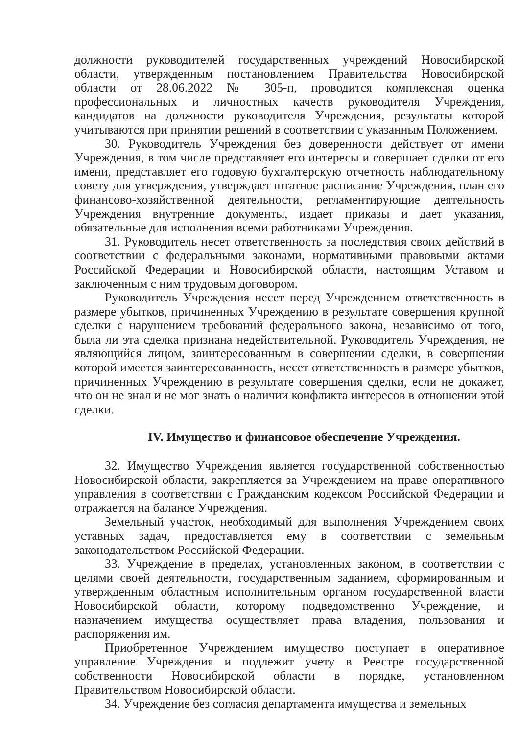должности руководителей государственных учреждений Новосибирской области, утвержденным постановлением Правительства Новосибирской области от 28.06.2022 № 305-п, проводится комплексная оценка профессиональных и личностных качеств руководителя Учреждения, кандидатов на должности руководителя Учреждения, результаты которой учитываются при принятии решений в соответствии с указанным Положением.
30. Руководитель Учреждения без доверенности действует от имени Учреждения, в том числе представляет его интересы и совершает сделки от его имени, представляет его годовую бухгалтерскую отчетность наблюдательному совету для утверждения, утверждает штатное расписание Учреждения, план его финансово-хозяйственной деятельности, регламентирующие деятельность Учреждения внутренние документы, издает приказы и дает указания, обязательные для исполнения всеми работниками Учреждения.
31. Руководитель несет ответственность за последствия своих действий в соответствии с федеральными законами, нормативными правовыми актами Российской Федерации и Новосибирской области, настоящим Уставом и заключенным с ним трудовым договором.
Руководитель Учреждения несет перед Учреждением ответственность в размере убытков, причиненных Учреждению в результате совершения крупной сделки с нарушением требований федерального закона, независимо от того, была ли эта сделка признана недействительной. Руководитель Учреждения, не являющийся лицом, заинтересованным в совершении сделки, в совершении которой имеется заинтересованность, несет ответственность в размере убытков, причиненных Учреждению в результате совершения сделки, если не докажет, что он не знал и не мог знать о наличии конфликта интересов в отношении этой сделки.
IV. Имущество и финансовое обеспечение Учреждения.
32. Имущество Учреждения является государственной собственностью Новосибирской области, закрепляется за Учреждением на праве оперативного управления в соответствии с Гражданским кодексом Российской Федерации и отражается на балансе Учреждения.
Земельный участок, необходимый для выполнения Учреждением своих уставных задач, предоставляется ему в соответствии с земельным законодательством Российской Федерации.
33. Учреждение в пределах, установленных законом, в соответствии с целями своей деятельности, государственным заданием, сформированным и утвержденным областным исполнительным органом государственной власти Новосибирской области, которому подведомственно Учреждение, и назначением имущества осуществляет права владения, пользования и распоряжения им.
Приобретенное Учреждением имущество поступает в оперативное управление Учреждения и подлежит учету в Реестре государственной собственности Новосибирской области в порядке, установленном Правительством Новосибирской области.
34. Учреждение без согласия департамента имущества и земельных